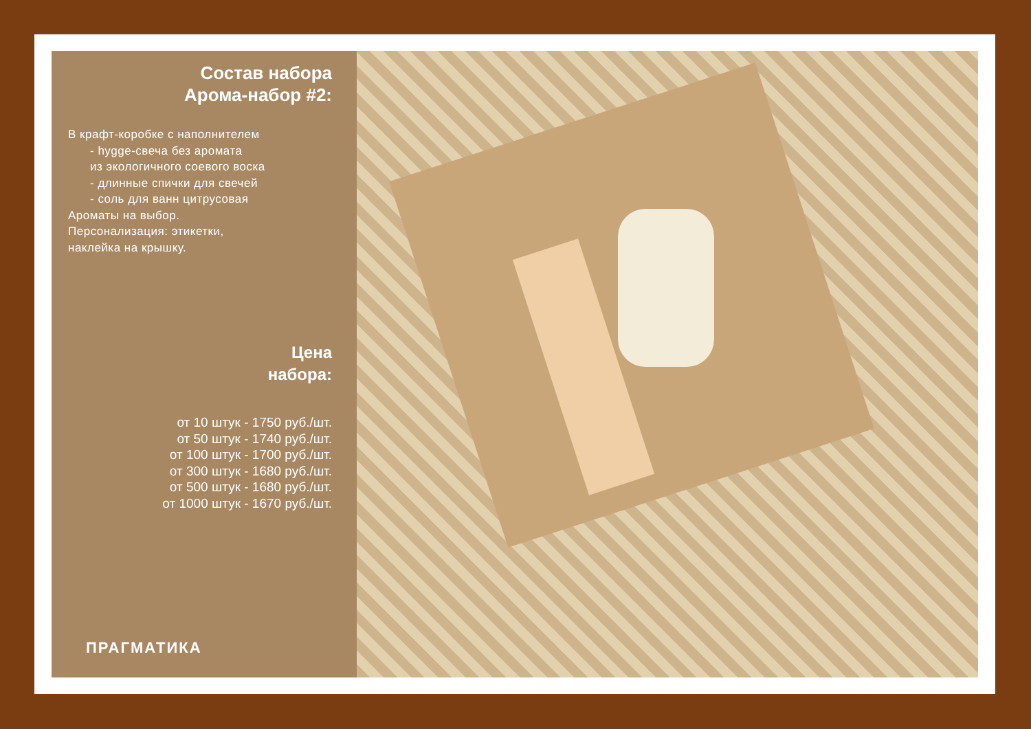Состав набора
Арома-набор #2:
В крафт-коробке с наполнителем
- hygge-свеча без аромата
из экологичного соевого воска
- длинные спички для свечей
- соль для ванн цитрусовая
Ароматы на выбор.
Персонализация: этикетки,
наклейка на крышку.
Цена
набора:
от 10 штук - 1750 руб./шт.
от 50 штук - 1740 руб./шт.
от 100 штук - 1700 руб./шт.
от 300 штук - 1680 руб./шт.
от 500 штук - 1680 руб./шт.
от 1000 штук - 1670 руб./шт.
ПРАГМАТИКА